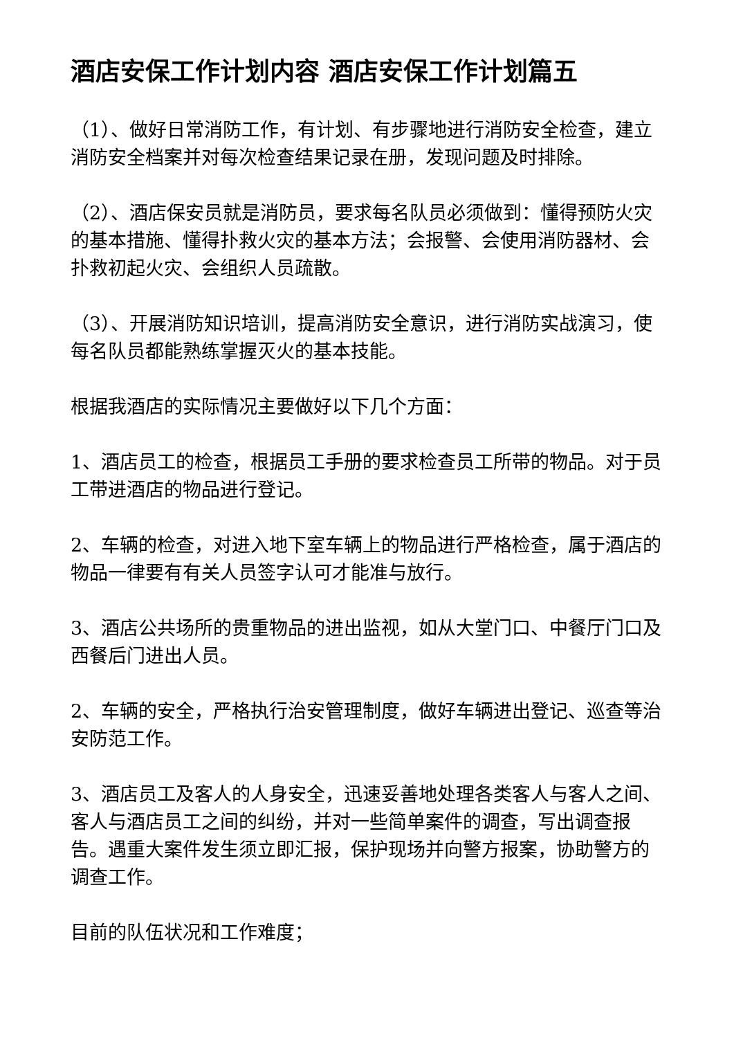酒店安保工作计划内容 酒店安保工作计划篇五
（1）、做好日常消防工作，有计划、有步骤地进行消防安全检查，建立消防安全档案并对每次检查结果记录在册，发现问题及时排除。
（2）、酒店保安员就是消防员，要求每名队员必须做到：懂得预防火灾的基本措施、懂得扑救火灾的基本方法；会报警、会使用消防器材、会扑救初起火灾、会组织人员疏散。
（3）、开展消防知识培训，提高消防安全意识，进行消防实战演习，使每名队员都能熟练掌握灭火的基本技能。
根据我酒店的实际情况主要做好以下几个方面：
1、酒店员工的检查，根据员工手册的要求检查员工所带的物品。对于员工带进酒店的物品进行登记。
2、车辆的检查，对进入地下室车辆上的物品进行严格检查，属于酒店的物品一律要有有关人员签字认可才能准与放行。
3、酒店公共场所的贵重物品的进出监视，如从大堂门口、中餐厅门口及西餐后门进出人员。
2、车辆的安全，严格执行治安管理制度，做好车辆进出登记、巡查等治安防范工作。
3、酒店员工及客人的人身安全，迅速妥善地处理各类客人与客人之间、客人与酒店员工之间的纠纷，并对一些简单案件的调查，写出调查报告。遇重大案件发生须立即汇报，保护现场并向警方报案，协助警方的调查工作。
目前的队伍状况和工作难度；